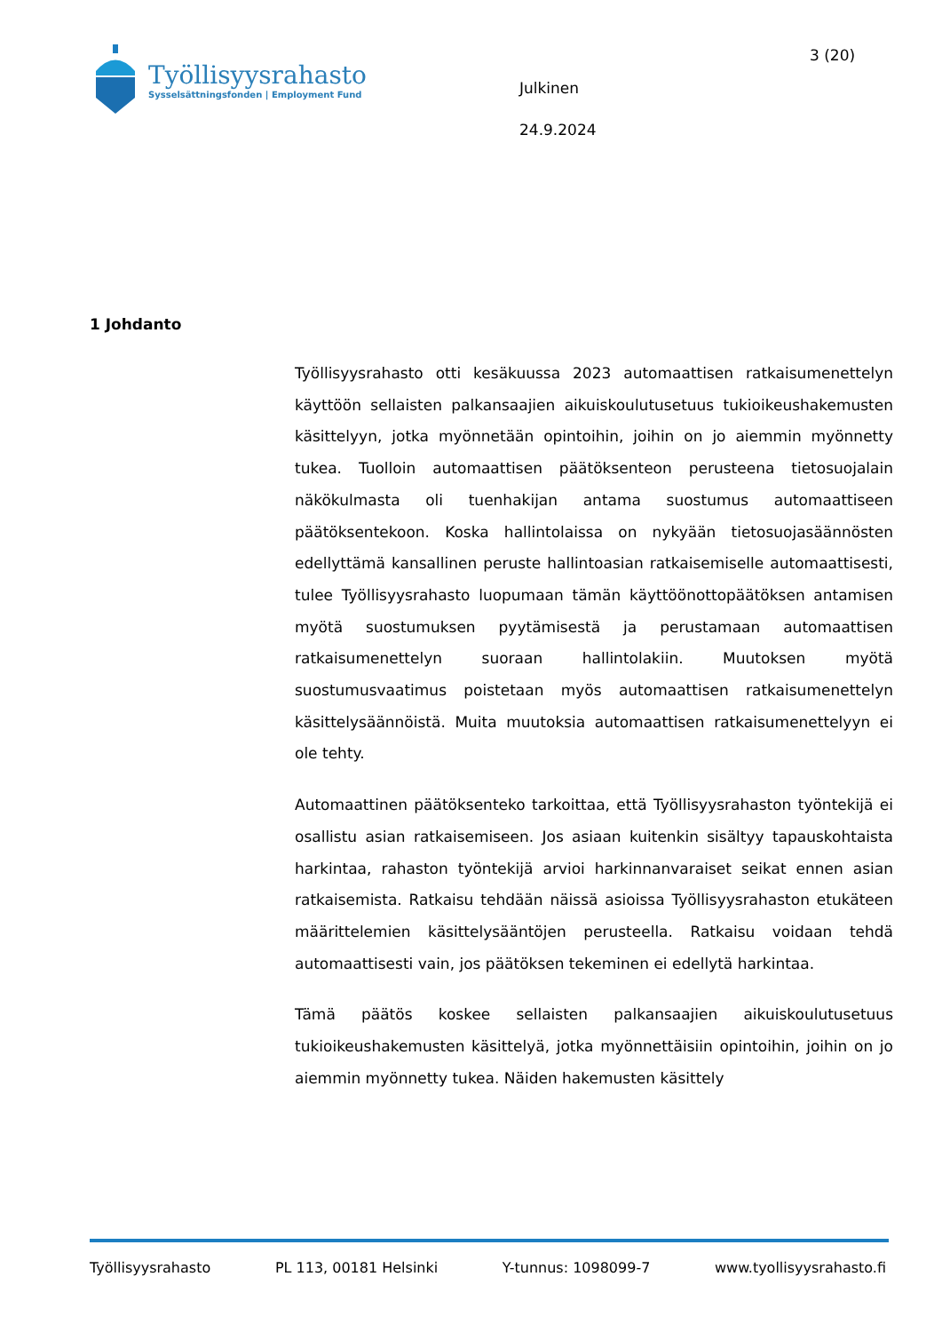Työllisyysrahasto
Sysselsättningsfonden | Employment Fund
Julkinen
24.9.2024
3 (20)
1 Johdanto
Työllisyysrahasto otti kesäkuussa 2023 automaattisen ratkaisumenettelyn käyttöön sellaisten palkansaajien aikuiskoulutusetuus tukioikeushakemusten käsittelyyn, jotka myönnetään opintoihin, joihin on jo aiemmin myönnetty tukea. Tuolloin automaattisen päätöksenteon perusteena tietosuojalain näkökulmasta oli tuenhakijan antama suostumus automaattiseen päätöksentekoon. Koska hallintolaissa on nykyään tietosuojasäännösten edellyttämä kansallinen peruste hallintoasian ratkaisemiselle automaattisesti, tulee Työllisyysrahasto luopumaan tämän käyttöönottopäätöksen antamisen myötä suostumuksen pyytämisestä ja perustamaan automaattisen ratkaisumenettelyn suoraan hallintolakiin. Muutoksen myötä suostumusvaatimus poistetaan myös automaattisen ratkaisumenettelyn käsittelysäännöistä. Muita muutoksia automaattisen ratkaisumenettelyyn ei ole tehty.
Automaattinen päätöksenteko tarkoittaa, että Työllisyysrahaston työntekijä ei osallistu asian ratkaisemiseen. Jos asiaan kuitenkin sisältyy tapauskohtaista harkintaa, rahaston työntekijä arvioi harkinnanvaraiset seikat ennen asian ratkaisemista. Ratkaisu tehdään näissä asioissa Työllisyysrahaston etukäteen määrittelemien käsittelysääntöjen perusteella. Ratkaisu voidaan tehdä automaattisesti vain, jos päätöksen tekeminen ei edellytä harkintaa.
Tämä päätös koskee sellaisten palkansaajien aikuiskoulutusetuus tukioikeushakemusten käsittelyä, jotka myönnettäisiin opintoihin, joihin on jo aiemmin myönnetty tukea. Näiden hakemusten käsittely
Työllisyysrahasto PL 113, 00181 Helsinki Y-tunnus: 1098099-7 www.tyollisyysrahasto.fi